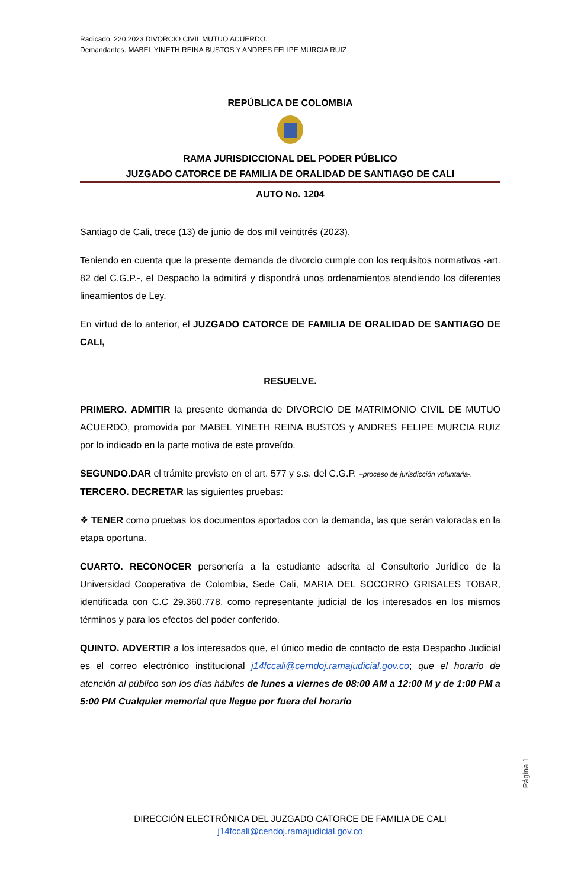Radicado. 220.2023 DIVORCIO CIVIL MUTUO ACUERDO.
Demandantes. MABEL YINETH REINA BUSTOS Y ANDRES FELIPE MURCIA RUIZ
REPÚBLICA DE COLOMBIA
RAMA JURISDICCIONAL DEL PODER PÚBLICO
JUZGADO CATORCE DE FAMILIA DE ORALIDAD DE SANTIAGO DE CALI
AUTO No. 1204
Santiago de Cali, trece (13) de junio de dos mil veintitrés (2023).
Teniendo en cuenta que la presente demanda de divorcio cumple con los requisitos normativos -art. 82 del C.G.P.-, el Despacho la admitirá y dispondrá unos ordenamientos atendiendo los diferentes lineamientos de Ley.
En virtud de lo anterior, el JUZGADO CATORCE DE FAMILIA DE ORALIDAD DE SANTIAGO DE CALI,
RESUELVE.
PRIMERO. ADMITIR la presente demanda de DIVORCIO DE MATRIMONIO CIVIL DE MUTUO ACUERDO, promovida por MABEL YINETH REINA BUSTOS y ANDRES FELIPE MURCIA RUIZ por lo indicado en la parte motiva de este proveído.
SEGUNDO.DAR el trámite previsto en el art. 577 y s.s. del C.G.P. –proceso de jurisdicción voluntaria-.
TERCERO. DECRETAR las siguientes pruebas:
❖ TENER como pruebas los documentos aportados con la demanda, las que serán valoradas en la etapa oportuna.
CUARTO. RECONOCER personería a la estudiante adscrita al Consultorio Jurídico de la Universidad Cooperativa de Colombia, Sede Cali, MARIA DEL SOCORRO GRISALES TOBAR, identificada con C.C 29.360.778, como representante judicial de los interesados en los mismos términos y para los efectos del poder conferido.
QUINTO. ADVERTIR a los interesados que, el único medio de contacto de esta Despacho Judicial es el correo electrónico institucional j14fccali@cerndoj.ramajudicial.gov.co; que el horario de atención al público son los días hábiles de lunes a viernes de 08:00 AM a 12:00 M y de 1:00 PM a 5:00 PM Cualquier memorial que llegue por fuera del horario
Página 1
DIRECCIÓN ELECTRÓNICA DEL JUZGADO CATORCE DE FAMILIA DE CALI
j14fccali@cendoj.ramajudicial.gov.co